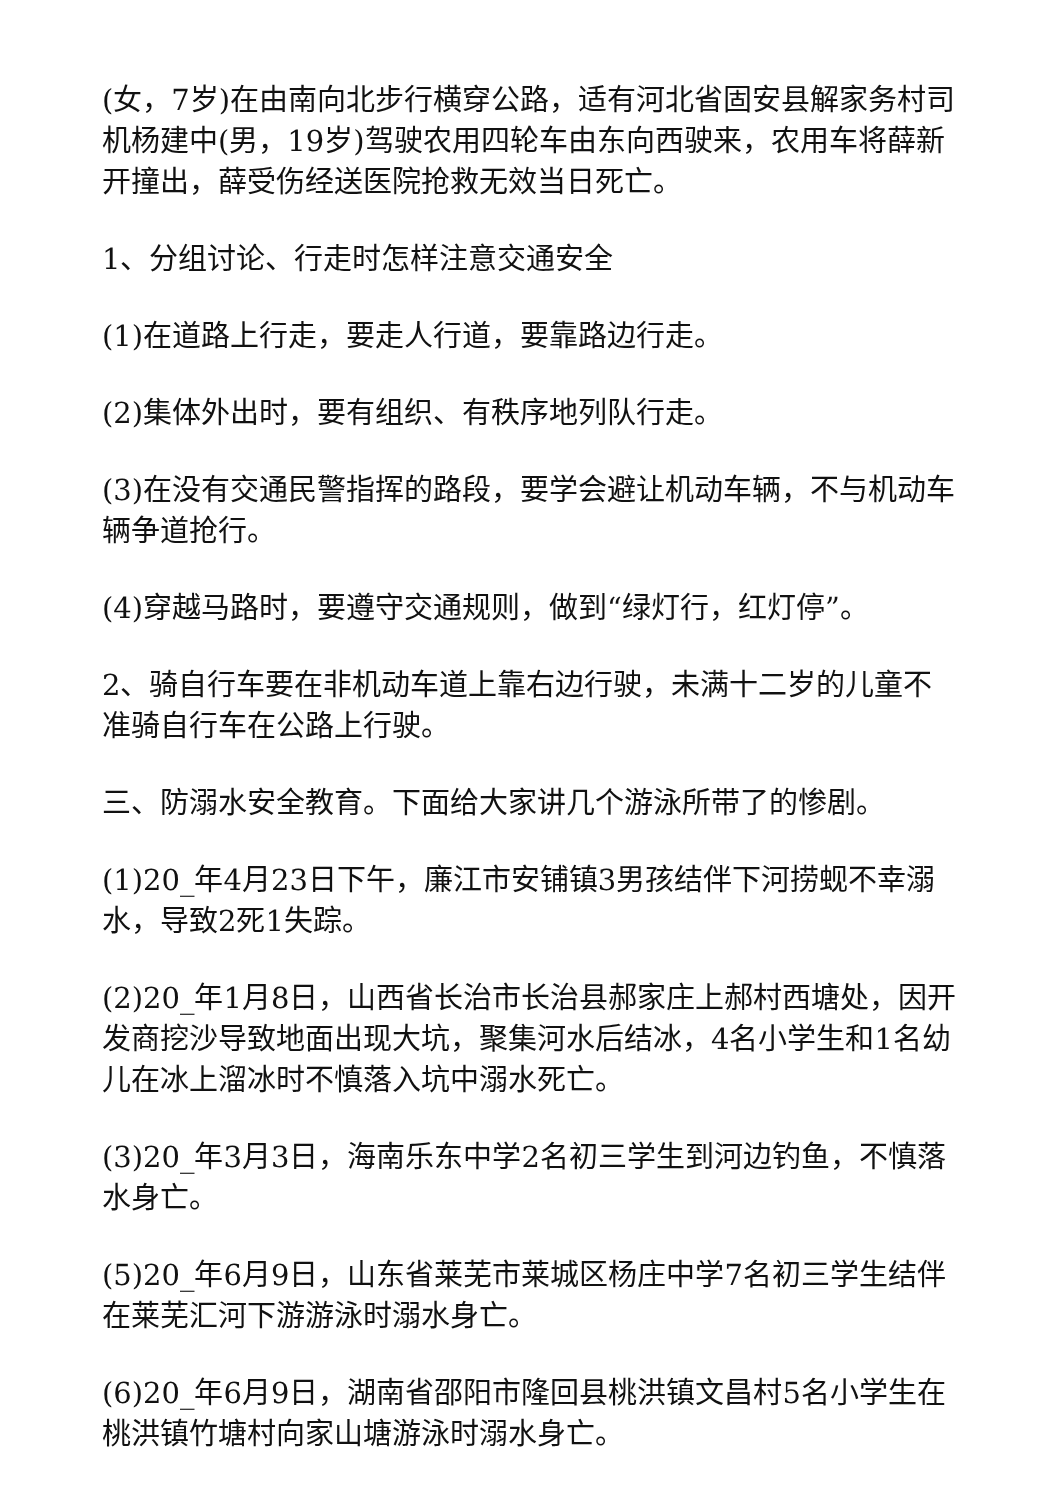(女，7岁)在由南向北步行横穿公路，适有河北省固安县解家务村司机杨建中(男，19岁)驾驶农用四轮车由东向西驶来，农用车将薛新开撞出，薛受伤经送医院抢救无效当日死亡。
1、分组讨论、行走时怎样注意交通安全
(1)在道路上行走，要走人行道，要靠路边行走。
(2)集体外出时，要有组织、有秩序地列队行走。
(3)在没有交通民警指挥的路段，要学会避让机动车辆，不与机动车辆争道抢行。
(4)穿越马路时，要遵守交通规则，做到“绿灯行，红灯停”。
2、骑自行车要在非机动车道上靠右边行驶，未满十二岁的儿童不准骑自行车在公路上行驶。
三、防溺水安全教育。下面给大家讲几个游泳所带了的惨剧。
(1)20_年4月23日下午，廉江市安铺镇3男孩结伴下河捞蚬不幸溺水，导致2死1失踪。
(2)20_年1月8日，山西省长治市长治县郝家庄上郝村西塘处，因开发商挖沙导致地面出现大坑，聚集河水后结冰，4名小学生和1名幼儿在冰上溜冰时不慎落入坑中溺水死亡。
(3)20_年3月3日，海南乐东中学2名初三学生到河边钓鱼，不慎落水身亡。
(5)20_年6月9日，山东省莱芜市莱城区杨庄中学7名初三学生结伴在莱芜汇河下游游泳时溺水身亡。
(6)20_年6月9日，湖南省邵阳市隆回县桃洪镇文昌村5名小学生在桃洪镇竹塘村向家山塘游泳时溺水身亡。